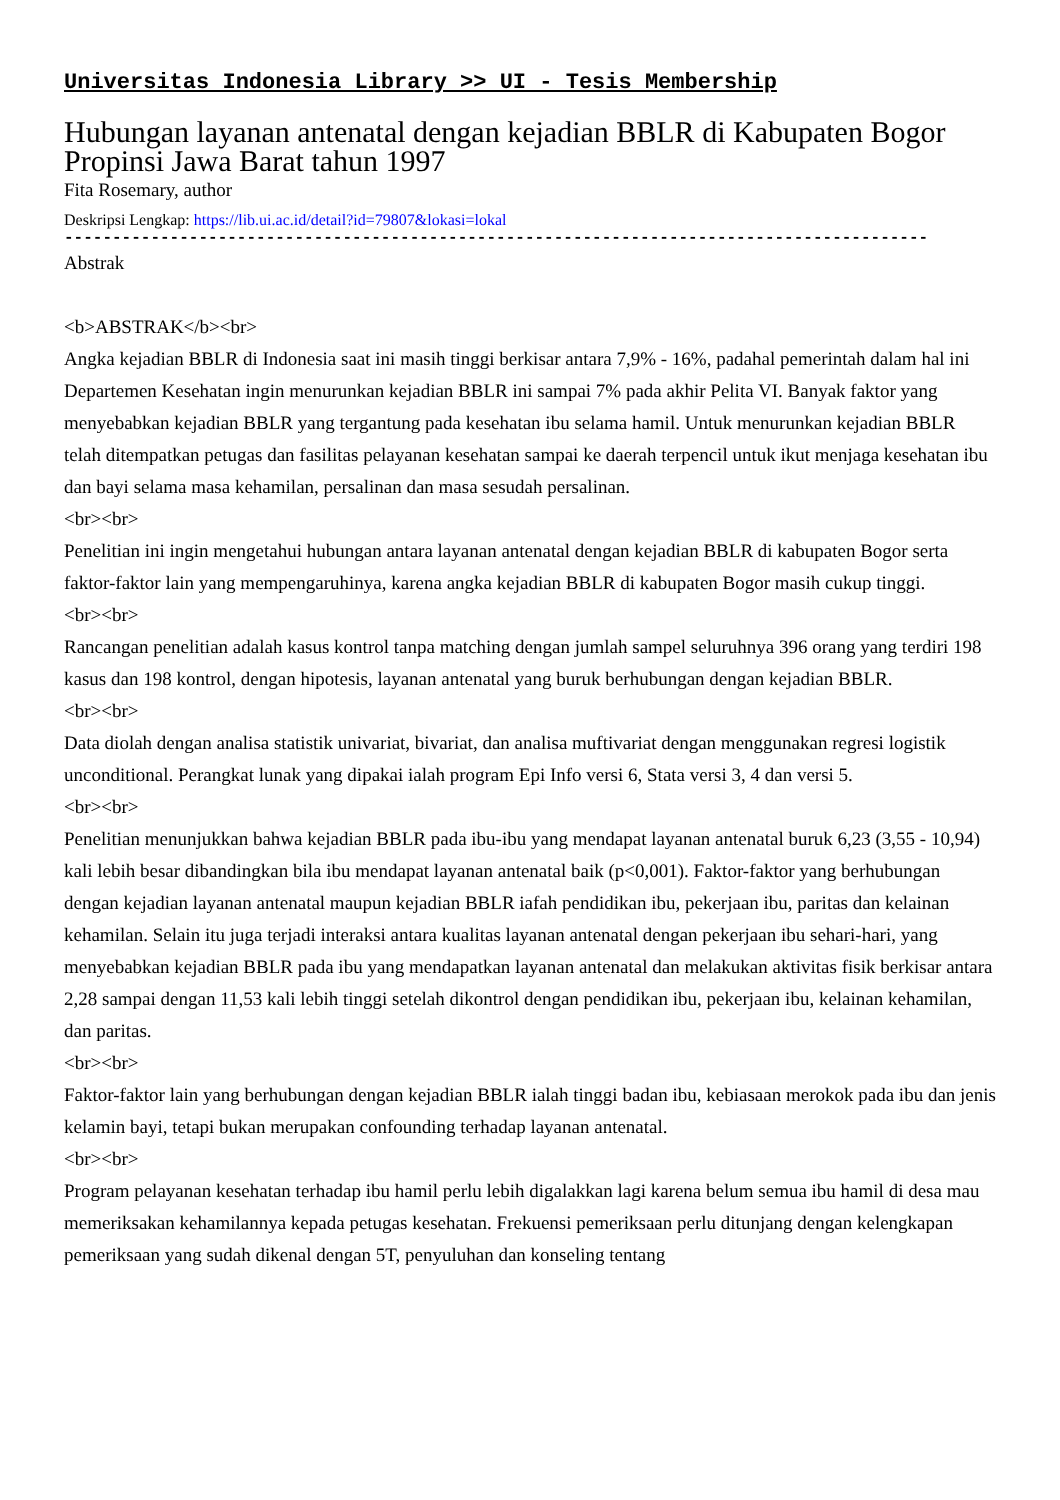Universitas Indonesia Library >> UI - Tesis Membership
Hubungan layanan antenatal dengan kejadian BBLR di Kabupaten Bogor Propinsi Jawa Barat tahun 1997
Fita Rosemary, author
Deskripsi Lengkap: https://lib.ui.ac.id/detail?id=79807&lokasi=lokal
------------------------------------------------------------------------------------------
Abstrak
<b>ABSTRAK</b><br>
Angka kejadian BBLR di Indonesia saat ini masih tinggi berkisar antara 7,9% - 16%, padahal pemerintah dalam hal ini Departemen Kesehatan ingin menurunkan kejadian BBLR ini sampai 7% pada akhir Pelita VI. Banyak faktor yang menyebabkan kejadian BBLR yang tergantung pada kesehatan ibu selama hamil. Untuk menurunkan kejadian BBLR telah ditempatkan petugas dan fasilitas pelayanan kesehatan sampai ke daerah terpencil untuk ikut menjaga kesehatan ibu dan bayi selama masa kehamilan, persalinan dan masa sesudah persalinan.
<br><br>
Penelitian ini ingin mengetahui hubungan antara layanan antenatal dengan kejadian BBLR di kabupaten Bogor serta faktor-faktor lain yang mempengaruhinya, karena angka kejadian BBLR di kabupaten Bogor masih cukup tinggi.
<br><br>
Rancangan penelitian adalah kasus kontrol tanpa matching dengan jumlah sampel seluruhnya 396 orang yang terdiri 198 kasus dan 198 kontrol, dengan hipotesis, layanan antenatal yang buruk berhubungan dengan kejadian BBLR.
<br><br>
Data diolah dengan analisa statistik univariat, bivariat, dan analisa muftivariat dengan menggunakan regresi logistik unconditional. Perangkat lunak yang dipakai ialah program Epi Info versi 6, Stata versi 3, 4 dan versi 5.
<br><br>
Penelitian menunjukkan bahwa kejadian BBLR pada ibu-ibu yang mendapat layanan antenatal buruk 6,23 (3,55 - 10,94) kali lebih besar dibandingkan bila ibu mendapat layanan antenatal baik (p<0,001). Faktor-faktor yang berhubungan dengan kejadian layanan antenatal maupun kejadian BBLR iafah pendidikan ibu, pekerjaan ibu, paritas dan kelainan kehamilan. Selain itu juga terjadi interaksi antara kualitas layanan antenatal dengan pekerjaan ibu sehari-hari, yang menyebabkan kejadian BBLR pada ibu yang mendapatkan layanan antenatal dan melakukan aktivitas fisik berkisar antara 2,28 sampai dengan 11,53 kali lebih tinggi setelah dikontrol dengan pendidikan ibu, pekerjaan ibu, kelainan kehamilan, dan paritas.
<br><br>
Faktor-faktor lain yang berhubungan dengan kejadian BBLR ialah tinggi badan ibu, kebiasaan merokok pada ibu dan jenis kelamin bayi, tetapi bukan merupakan confounding terhadap layanan antenatal.
<br><br>
Program pelayanan kesehatan terhadap ibu hamil perlu lebih digalakkan lagi karena belum semua ibu hamil di desa mau memeriksakan kehamilannya kepada petugas kesehatan. Frekuensi pemeriksaan perlu ditunjang dengan kelengkapan pemeriksaan yang sudah dikenal dengan 5T, penyuluhan dan konseling tentang